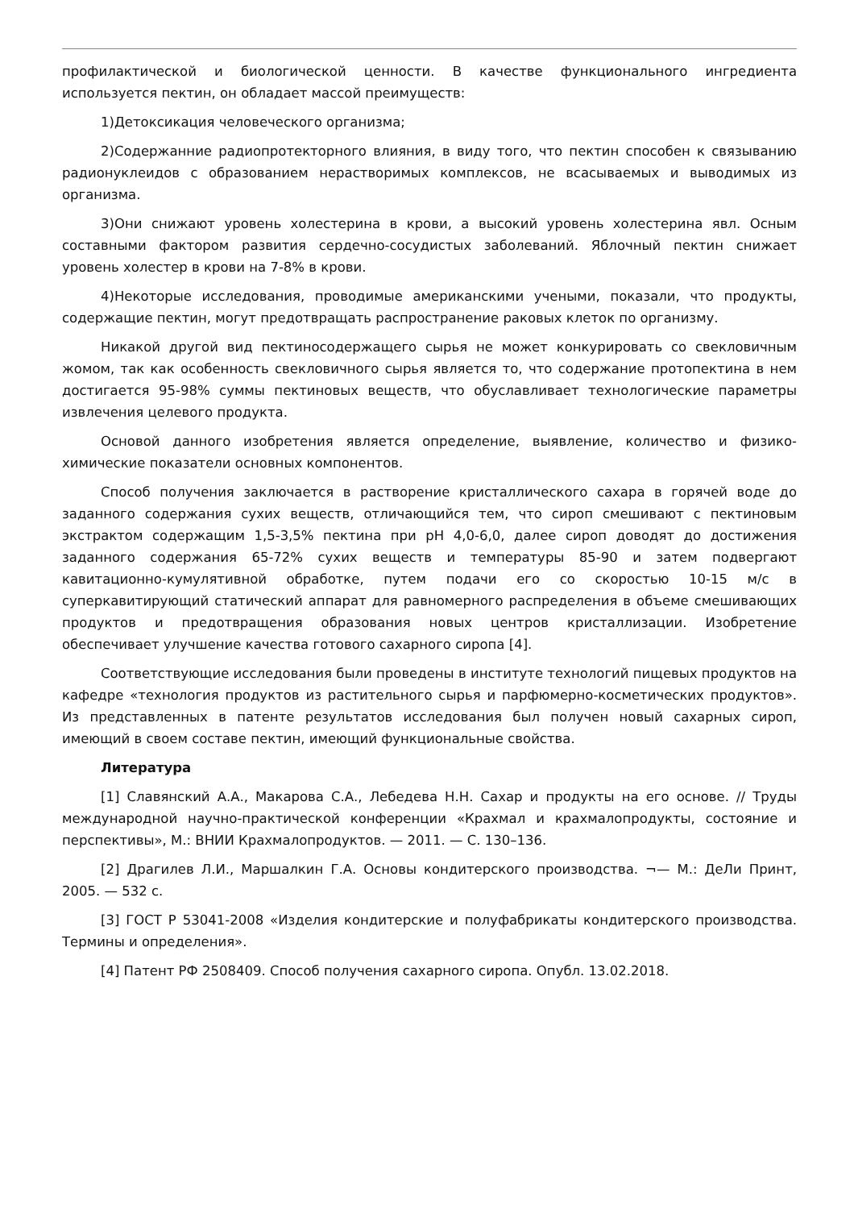профилактической и биологической ценности. В качестве функционального ингредиента используется пектин, он обладает массой преимуществ:
1)Детоксикация человеческого организма;
2)Содержанние радиопротекторного влияния, в виду того, что пектин способен к связыванию радионуклеидов с образованием нерастворимых комплексов, не всасываемых и выводимых из организма.
3)Они снижают уровень холестерина в крови, а высокий уровень холестерина явл. Осным составными фактором развития сердечно-сосудистых заболеваний. Яблочный пектин снижает уровень холестер в крови на 7-8% в крови.
4)Некоторые исследования, проводимые американскими учеными, показали, что продукты, содержащие пектин, могут предотвращать распространение раковых клеток по организму.
Никакой другой вид пектиносодержащего сырья не может конкурировать со свекловичным жомом, так как особенность свекловичного сырья является то, что содержание протопектина в нем достигается 95-98% суммы пектиновых веществ, что обуславливает технологические параметры извлечения целевого продукта.
Основой данного изобретения является определение, выявление, количество и физико-химические показатели основных компонентов.
Способ получения заключается в растворение кристаллического сахара в горячей воде до заданного содержания сухих веществ, отличающийся тем, что сироп смешивают с пектиновым экстрактом содержащим 1,5-3,5% пектина при pH 4,0-6,0, далее сироп доводят до достижения заданного содержания 65-72% сухих веществ и температуры 85-90 и затем подвергают кавитационно-кумулятивной обработке, путем подачи его со скоростью 10-15 м/с в суперкавитирующий статический аппарат для равномерного распределения в объеме смешивающих продуктов и предотвращения образования новых центров кристаллизации. Изобретение обеспечивает улучшение качества готового сахарного сиропа [4].
Соответствующие исследования были проведены в институте технологий пищевых продуктов на кафедре «технология продуктов из растительного сырья и парфюмерно-косметических продуктов». Из представленных в патенте результатов исследования был получен новый сахарных сироп, имеющий в своем составе пектин, имеющий функциональные свойства.
Литература
[1] Славянский А.А., Макарова С.А., Лебедева Н.Н. Сахар и продукты на его основе. // Труды международной научно-практической конференции «Крахмал и крахмалопродукты, состояние и перспективы», М.: ВНИИ Крахмалопродуктов. — 2011. — С. 130–136.
[2] Драгилев Л.И., Маршалкин Г.А. Основы кондитерского производства. ¬— М.: ДеЛи Принт, 2005. — 532 с.
[3] ГОСТ Р 53041-2008 «Изделия кондитерские и полуфабрикаты кондитерского производства. Термины и определения».
[4] Патент РФ 2508409. Способ получения сахарного сиропа. Опубл. 13.02.2018.